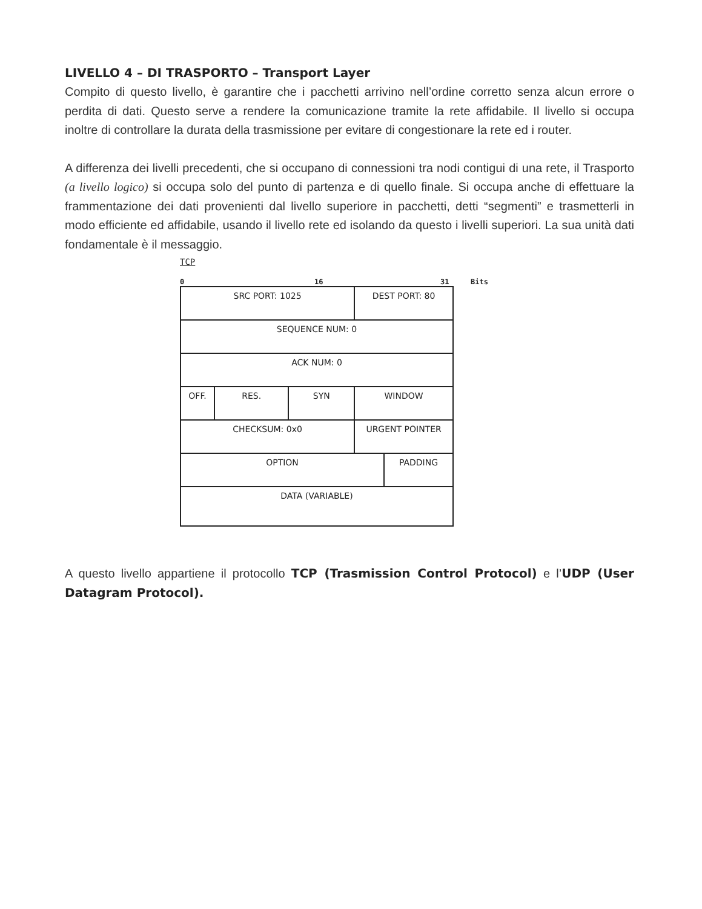LIVELLO 4 – DI TRASPORTO – Transport Layer
Compito di questo livello, è garantire che i pacchetti arrivino nell’ordine corretto senza alcun errore o perdita di dati. Questo serve a rendere la comunicazione tramite la rete affidabile. Il livello si occupa inoltre di controllare la durata della trasmissione per evitare di congestionare la rete ed i router.
A differenza dei livelli precedenti, che si occupano di connessioni tra nodi contigui di una rete, il Trasporto (a livello logico) si occupa solo del punto di partenza e di quello finale. Si occupa anche di effettuare la frammentazione dei dati provenienti dal livello superiore in pacchetti, detti “segmenti” e trasmetterli in modo efficiente ed affidabile, usando il livello rete ed isolando da questo i livelli superiori. La sua unità dati fondamentale è il messaggio.
TCP
0 16 31 Bits
| SRC PORT: 1025 | | | DEST PORT: 80 | |
| SEQUENCE NUM: 0 | | | | |
| ACK NUM: 0 | | | | |
| OFF. | RES. | SYN | WINDOW | |
| CHECKSUM: 0x0 | | | URGENT POINTER | |
| OPTION | | | | PADDING |
| DATA (VARIABLE) | | | | |
A questo livello appartiene il protocollo TCP (Trasmission Control Protocol) e l’UDP (User Datagram Protocol).